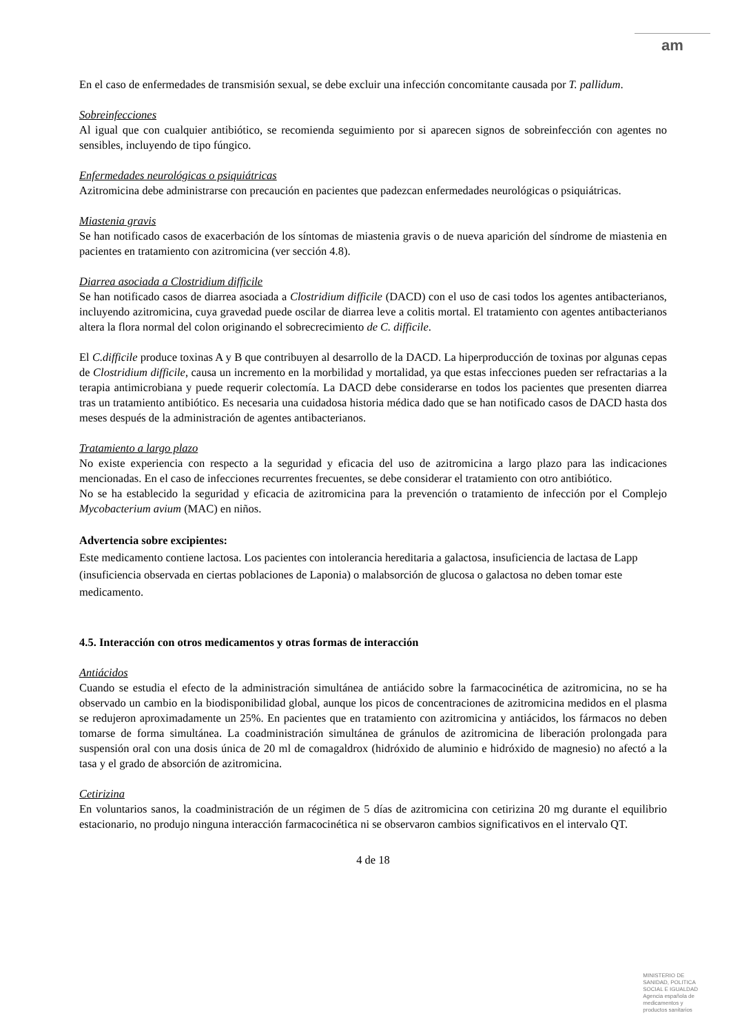am
En el caso de enfermedades de transmisión sexual, se debe excluir una infección concomitante causada por T. pallidum.
Sobreinfecciones
Al igual que con cualquier antibiótico, se recomienda seguimiento por si aparecen signos de sobreinfección con agentes no sensibles, incluyendo de tipo fúngico.
Enfermedades neurológicas o psiquiátricas
Azitromicina debe administrarse con precaución en pacientes que padezcan enfermedades neurológicas o psiquiátricas.
Miastenia gravis
Se han notificado casos de exacerbación de los síntomas de miastenia gravis o de nueva aparición del síndrome de miastenia en pacientes en tratamiento con azitromicina (ver sección 4.8).
Diarrea asociada a Clostridium difficile
Se han notificado casos de diarrea asociada a Clostridium difficile (DACD) con el uso de casi todos los agentes antibacterianos, incluyendo azitromicina, cuya gravedad puede oscilar de diarrea leve a colitis mortal. El tratamiento con agentes antibacterianos altera la flora normal del colon originando el sobrecrecimiento de C. difficile.
El C.difficile produce toxinas A y B que contribuyen al desarrollo de la DACD. La hiperproducción de toxinas por algunas cepas de Clostridium difficile, causa un incremento en la morbilidad y mortalidad, ya que estas infecciones pueden ser refractarias a la terapia antimicrobiana y puede requerir colectomía. La DACD debe considerarse en todos los pacientes que presenten diarrea tras un tratamiento antibiótico. Es necesaria una cuidadosa historia médica dado que se han notificado casos de DACD hasta dos meses después de la administración de agentes antibacterianos.
Tratamiento a largo plazo
No existe experiencia con respecto a la seguridad y eficacia del uso de azitromicina a largo plazo para las indicaciones mencionadas. En el caso de infecciones recurrentes frecuentes, se debe considerar el tratamiento con otro antibiótico.
No se ha establecido la seguridad y eficacia de azitromicina para la prevención o tratamiento de infección por el Complejo Mycobacterium avium (MAC) en niños.
Advertencia sobre excipientes:
Este medicamento contiene lactosa. Los pacientes con intolerancia hereditaria a galactosa, insuficiencia de lactasa de Lapp (insuficiencia observada en ciertas poblaciones de Laponia) o malabsorción de glucosa o galactosa no deben tomar este medicamento.
4.5. Interacción con otros medicamentos y otras formas de interacción
Antiácidos
Cuando se estudia el efecto de la administración simultánea de antiácido sobre la farmacocinética de azitromicina, no se ha observado un cambio en la biodisponibilidad global, aunque los picos de concentraciones de azitromicina medidos en el plasma se redujeron aproximadamente un 25%. En pacientes que en tratamiento con azitromicina y antiácidos, los fármacos no deben tomarse de forma simultánea. La coadministración simultánea de gránulos de azitromicina de liberación prolongada para suspensión oral con una dosis única de 20 ml de comagaldrox (hidróxido de aluminio e hidróxido de magnesio) no afectó a la tasa y el grado de absorción de azitromicina.
Cetirizina
En voluntarios sanos, la coadministración de un régimen de 5 días de azitromicina con cetirizina 20 mg durante el equilibrio estacionario, no produjo ninguna interacción farmacocinética ni se observaron cambios significativos en el intervalo QT.
4 de 18
MINISTERIO DE
SANIDAD, POLITICA
SOCIAL E IGUALDAD
Agencia española de
medicamentos y
productos sanitarios